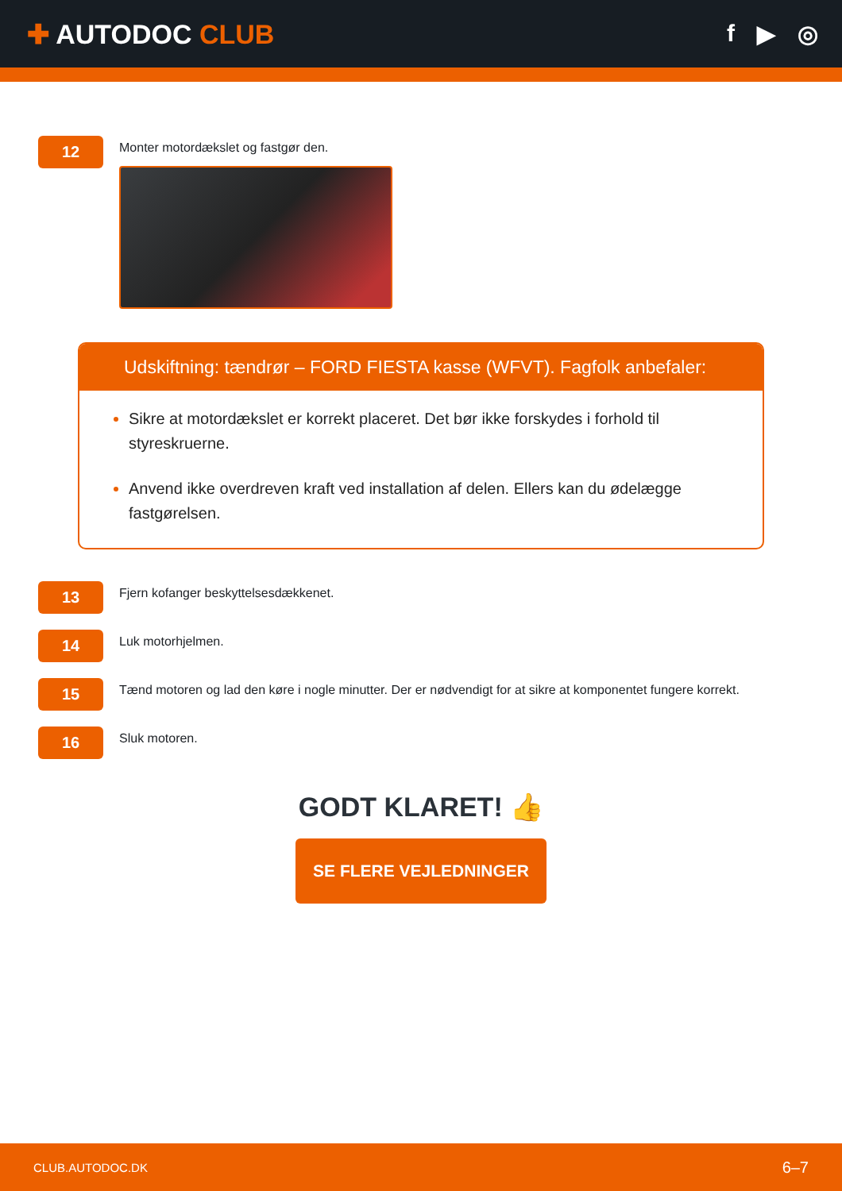✚ AUTODOC CLUB f ▶ ◎
12
Monter motordækslet og fastgør den.
Udskiftning: tændrør – FORD FIESTA kasse (WFVT). Fagfolk anbefaler:
Sikre at motordækslet er korrekt placeret. Det bør ikke forskydes i forhold til styreskruerne.
Anvend ikke overdreven kraft ved installation af delen. Ellers kan du ødelægge fastgørelsen.
13
Fjern kofanger beskyttelsesdækkenet.
14
Luk motorhjelmen.
15
Tænd motoren og lad den køre i nogle minutter. Der er nødvendigt for at sikre at komponentet fungere korrekt.
16
Sluk motoren.
GODT KLARET! 👍
SE FLERE VEJLEDNINGER
CLUB.AUTODOC.DK 6–7